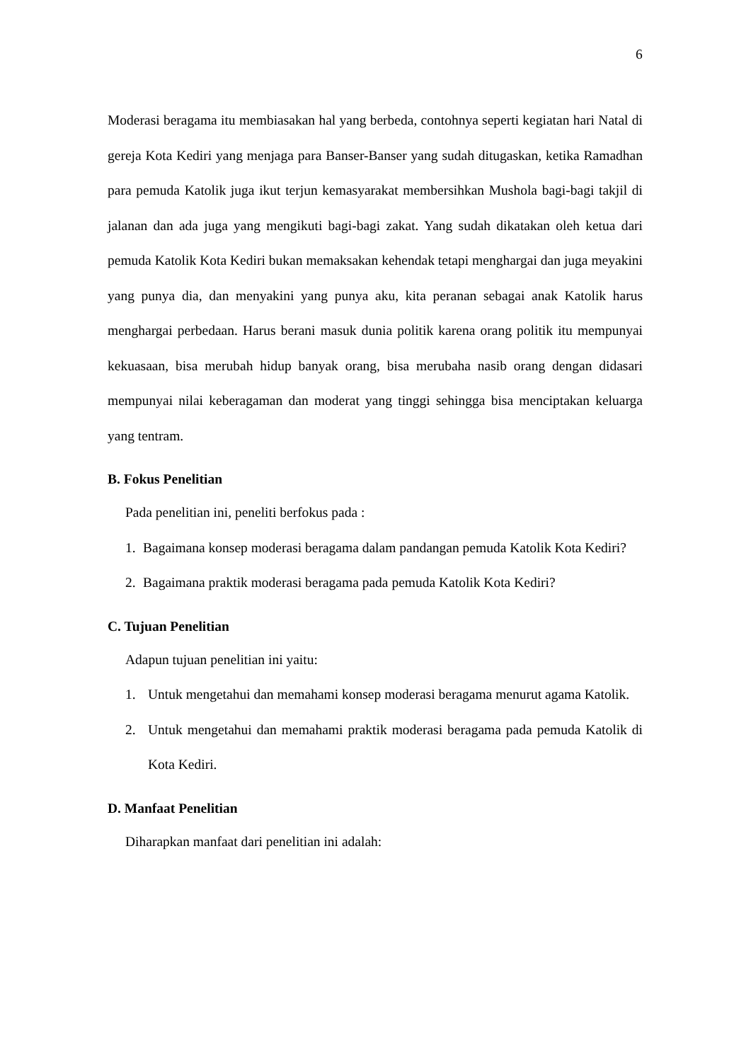6
Moderasi beragama itu membiasakan hal yang berbeda, contohnya seperti kegiatan hari Natal di gereja Kota Kediri yang menjaga para Banser-Banser yang sudah ditugaskan, ketika Ramadhan para pemuda Katolik juga ikut terjun kemasyarakat membersihkan Mushola bagi-bagi takjil di jalanan dan ada juga yang mengikuti bagi-bagi zakat. Yang sudah dikatakan oleh ketua dari pemuda Katolik Kota Kediri bukan memaksakan kehendak tetapi menghargai dan juga meyakini yang punya dia, dan menyakini yang punya aku, kita peranan sebagai anak Katolik harus menghargai perbedaan. Harus berani masuk dunia politik karena orang politik itu mempunyai kekuasaan, bisa merubah hidup banyak orang, bisa merubaha nasib orang dengan didasari mempunyai nilai keberagaman dan moderat yang tinggi sehingga bisa menciptakan keluarga yang tentram.
B. Fokus Penelitian
Pada penelitian ini, peneliti berfokus pada :
1. Bagaimana konsep moderasi beragama dalam pandangan pemuda Katolik Kota Kediri?
2. Bagaimana praktik moderasi beragama pada pemuda Katolik Kota Kediri?
C. Tujuan Penelitian
Adapun tujuan penelitian ini yaitu:
1. Untuk mengetahui dan memahami konsep moderasi beragama menurut agama Katolik.
2. Untuk mengetahui dan memahami praktik moderasi beragama pada pemuda Katolik di Kota Kediri.
D. Manfaat Penelitian
Diharapkan manfaat dari penelitian ini adalah: